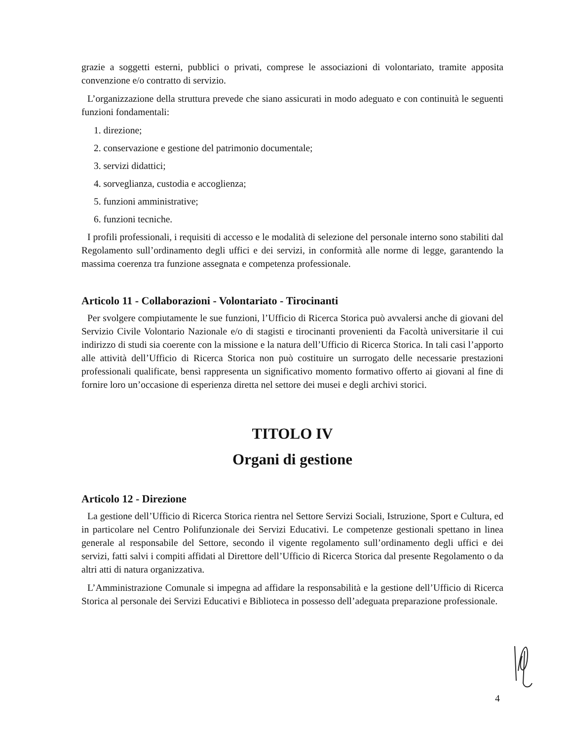grazie a soggetti esterni, pubblici o privati, comprese le associazioni di volontariato, tramite apposita convenzione e/o contratto di servizio.
L’organizzazione della struttura prevede che siano assicurati in modo adeguato e con continuità le seguenti funzioni fondamentali:
1. direzione;
2. conservazione e gestione del patrimonio documentale;
3. servizi didattici;
4. sorveglianza, custodia e accoglienza;
5. funzioni amministrative;
6. funzioni tecniche.
I profili professionali, i requisiti di accesso e le modalità di selezione del personale interno sono stabiliti dal Regolamento sull’ordinamento degli uffici e dei servizi, in conformità alle norme di legge, garantendo la massima coerenza tra funzione assegnata e competenza professionale.
Articolo 11 - Collaborazioni - Volontariato - Tirocinanti
Per svolgere compiutamente le sue funzioni, l’Ufficio di Ricerca Storica può avvalersi anche di giovani del Servizio Civile Volontario Nazionale e/o di stagisti e tirocinanti provenienti da Facoltà universitarie il cui indirizzo di studi sia coerente con la missione e la natura dell’Ufficio di Ricerca Storica. In tali casi l’apporto alle attività dell’Ufficio di Ricerca Storica non può costituire un surrogato delle necessarie prestazioni professionali qualificate, bensì rappresenta un significativo momento formativo offerto ai giovani al fine di fornire loro un’occasione di esperienza diretta nel settore dei musei e degli archivi storici.
TITOLO IV
Organi di gestione
Articolo 12 - Direzione
La gestione dell’Ufficio di Ricerca Storica rientra nel Settore Servizi Sociali, Istruzione, Sport e Cultura, ed in particolare nel Centro Polifunzionale dei Servizi Educativi. Le competenze gestionali spettano in linea generale al responsabile del Settore, secondo il vigente regolamento sull’ordinamento degli uffici e dei servizi, fatti salvi i compiti affidati al Direttore dell’Ufficio di Ricerca Storica dal presente Regolamento o da altri atti di natura organizzativa.
L’Amministrazione Comunale si impegna ad affidare la responsabilità e la gestione dell’Ufficio di Ricerca Storica al personale dei Servizi Educativi e Biblioteca in possesso dell’adeguata preparazione professionale.
4